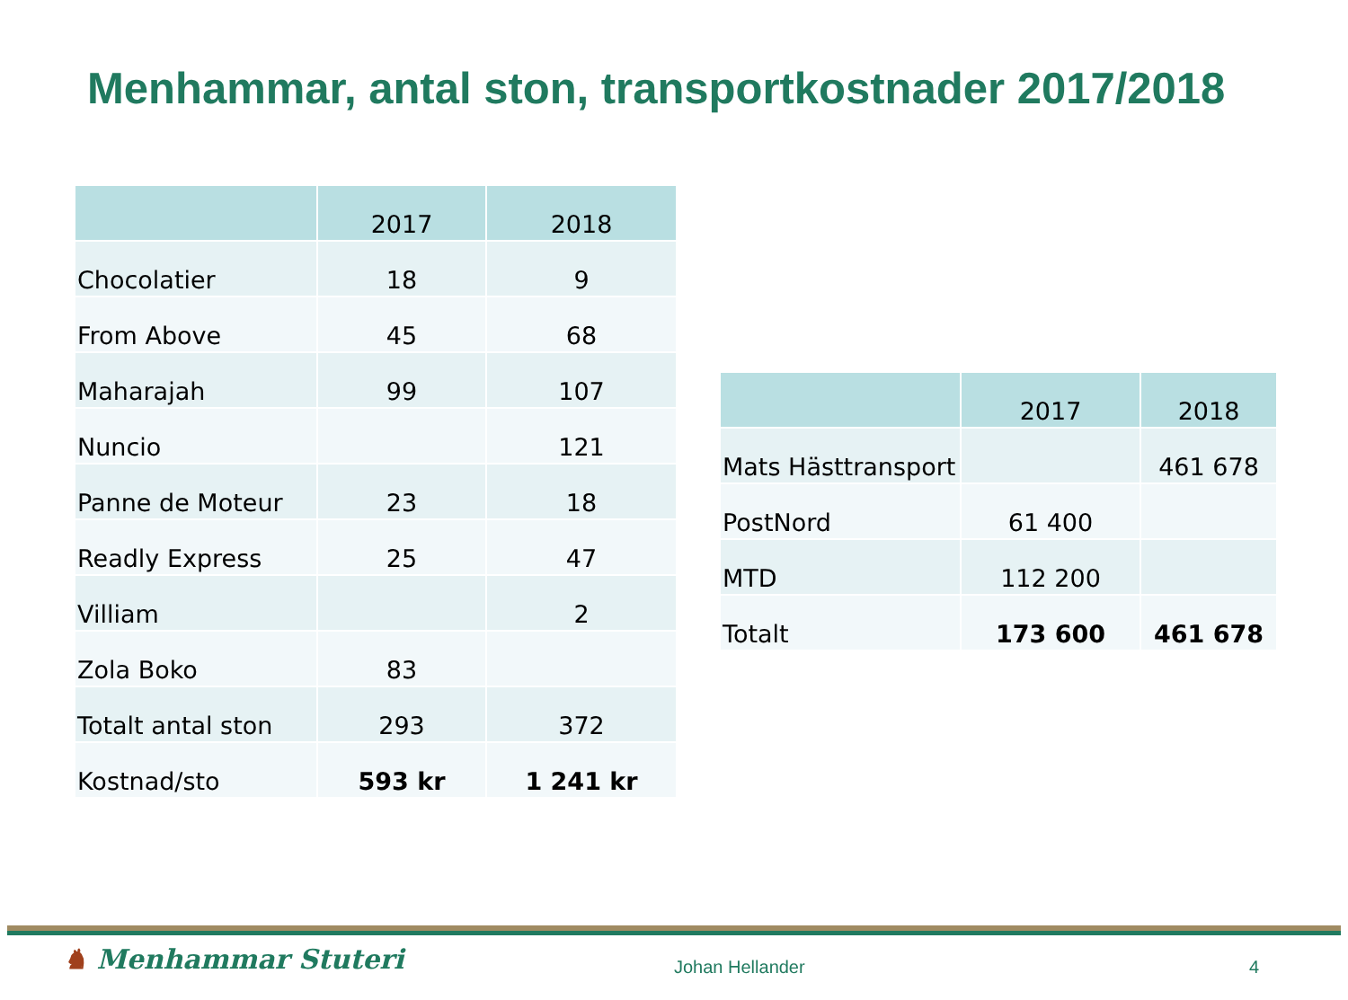Menhammar, antal ston, transportkostnader 2017/2018
| | 2017 | 2018 |
| --- | --- | --- |
| Chocolatier | 18 | 9 |
| From Above | 45 | 68 |
| Maharajah | 99 | 107 |
| Nuncio | | 121 |
| Panne de Moteur | 23 | 18 |
| Readly Express | 25 | 47 |
| Villiam | | 2 |
| Zola Boko | 83 | |
| Totalt antal ston | 293 | 372 |
| Kostnad/sto | 593 kr | 1 241 kr |
| | 2017 | 2018 |
| --- | --- | --- |
| Mats Hästtransport | | 461 678 |
| PostNord | 61 400 | |
| MTD | 112 200 | |
| Totalt | 173 600 | 461 678 |
♞ Menhammar Stuteri Johan Hellander 4